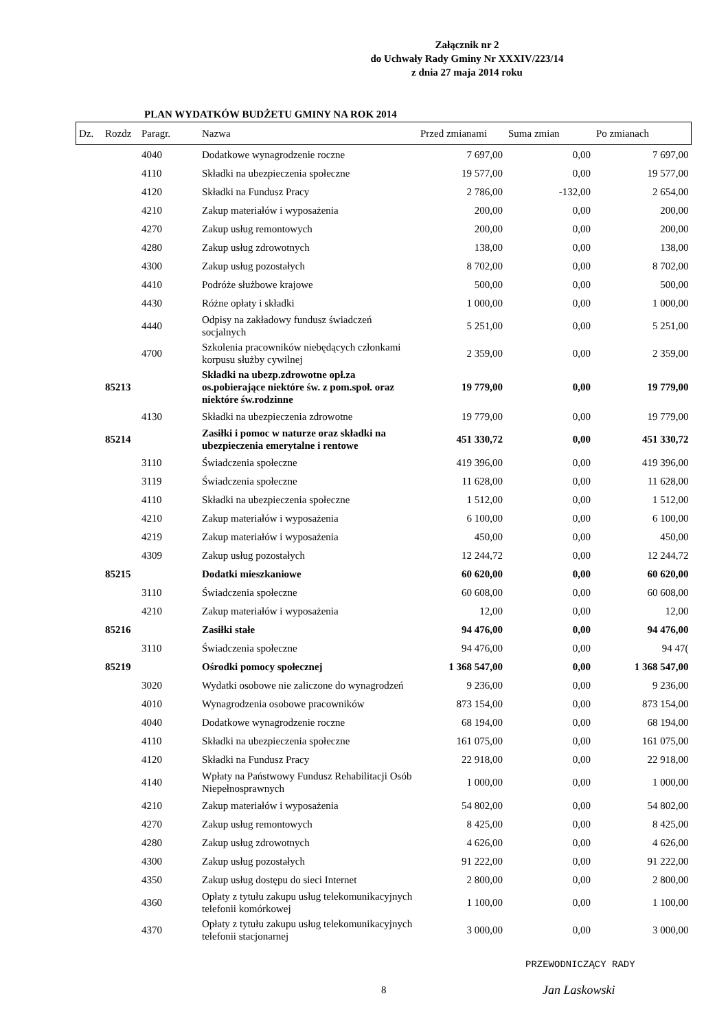Załącznik nr 2
do Uchwały Rady Gminy Nr XXXIV/223/14
z dnia 27 maja 2014 roku
PLAN WYDATKÓW BUDŻETU GMINY NA ROK 2014
| Dz. | Rozdz | Paragr. | Nazwa | Przed zmianami | Suma zmian | Po zmianach |
| --- | --- | --- | --- | --- | --- | --- |
| | | 4040 | Dodatkowe wynagrodzenie roczne | 7 697,00 | 0,00 | 7 697,00 |
| | | 4110 | Składki na ubezpieczenia społeczne | 19 577,00 | 0,00 | 19 577,00 |
| | | 4120 | Składki na Fundusz Pracy | 2 786,00 | -132,00 | 2 654,00 |
| | | 4210 | Zakup materiałów i wyposażenia | 200,00 | 0,00 | 200,00 |
| | | 4270 | Zakup usług remontowych | 200,00 | 0,00 | 200,00 |
| | | 4280 | Zakup usług zdrowotnych | 138,00 | 0,00 | 138,00 |
| | | 4300 | Zakup usług pozostałych | 8 702,00 | 0,00 | 8 702,00 |
| | | 4410 | Podróże służbowe krajowe | 500,00 | 0,00 | 500,00 |
| | | 4430 | Różne opłaty i składki | 1 000,00 | 0,00 | 1 000,00 |
| | | 4440 | Odpisy na zakładowy fundusz świadczeń socjalnych | 5 251,00 | 0,00 | 5 251,00 |
| | | 4700 | Szkolenia pracowników niebędących członkami korpusu służby cywilnej | 2 359,00 | 0,00 | 2 359,00 |
| | 85213 | | Składki na ubezp.zdrowotne opł.za os.pobierające niektóre św. z pom.społ. oraz niektóre św.rodzinne | 19 779,00 | 0,00 | 19 779,00 |
| | | 4130 | Składki na ubezpieczenia zdrowotne | 19 779,00 | 0,00 | 19 779,00 |
| | 85214 | | Zasiłki i pomoc w naturze oraz składki na ubezpieczenia emerytalne i rentowe | 451 330,72 | 0,00 | 451 330,72 |
| | | 3110 | Świadczenia społeczne | 419 396,00 | 0,00 | 419 396,00 |
| | | 3119 | Świadczenia społeczne | 11 628,00 | 0,00 | 11 628,00 |
| | | 4110 | Składki na ubezpieczenia społeczne | 1 512,00 | 0,00 | 1 512,00 |
| | | 4210 | Zakup materiałów i wyposażenia | 6 100,00 | 0,00 | 6 100,00 |
| | | 4219 | Zakup materiałów i wyposażenia | 450,00 | 0,00 | 450,00 |
| | | 4309 | Zakup usług pozostałych | 12 244,72 | 0,00 | 12 244,72 |
| | 85215 | | Dodatki mieszkaniowe | 60 620,00 | 0,00 | 60 620,00 |
| | | 3110 | Świadczenia społeczne | 60 608,00 | 0,00 | 60 608,00 |
| | | 4210 | Zakup materiałów i wyposażenia | 12,00 | 0,00 | 12,00 |
| | 85216 | | Zasiłki stałe | 94 476,00 | 0,00 | 94 476,00 |
| | | 3110 | Świadczenia społeczne | 94 476,00 | 0,00 | 94 47( |
| | 85219 | | Ośrodki pomocy społecznej | 1 368 547,00 | 0,00 | 1 368 547,00 |
| | | 3020 | Wydatki osobowe nie zaliczone do wynagrodzeń | 9 236,00 | 0,00 | 9 236,00 |
| | | 4010 | Wynagrodzenia osobowe pracowników | 873 154,00 | 0,00 | 873 154,00 |
| | | 4040 | Dodatkowe wynagrodzenie roczne | 68 194,00 | 0,00 | 68 194,00 |
| | | 4110 | Składki na ubezpieczenia społeczne | 161 075,00 | 0,00 | 161 075,00 |
| | | 4120 | Składki na Fundusz Pracy | 22 918,00 | 0,00 | 22 918,00 |
| | | 4140 | Wpłaty na Państwowy Fundusz Rehabilitacji Osób Niepełnosprawnych | 1 000,00 | 0,00 | 1 000,00 |
| | | 4210 | Zakup materiałów i wyposażenia | 54 802,00 | 0,00 | 54 802,00 |
| | | 4270 | Zakup usług remontowych | 8 425,00 | 0,00 | 8 425,00 |
| | | 4280 | Zakup usług zdrowotnych | 4 626,00 | 0,00 | 4 626,00 |
| | | 4300 | Zakup usług pozostałych | 91 222,00 | 0,00 | 91 222,00 |
| | | 4350 | Zakup usług dostępu do sieci Internet | 2 800,00 | 0,00 | 2 800,00 |
| | | 4360 | Opłaty z tytułu zakupu usług telekomunikacyjnych telefonii komórkowej | 1 100,00 | 0,00 | 1 100,00 |
| | | 4370 | Opłaty z tytułu zakupu usług telekomunikacyjnych telefonii stacjonarnej | 3 000,00 | 0,00 | 3 000,00 |
8
PRZEWODNICZĄCY RADY
Jan Laskowski